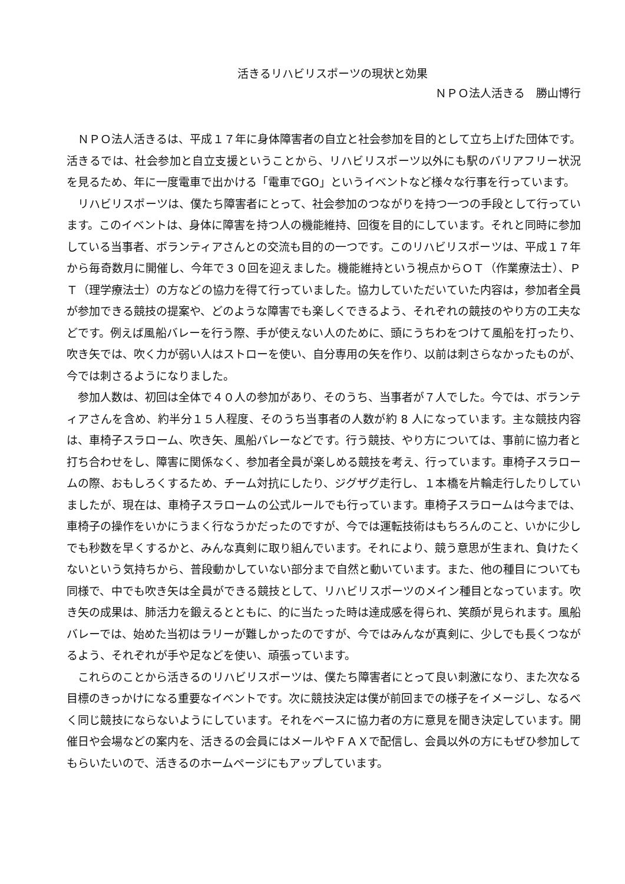活きるリハビリスポーツの現状と効果
ＮＰＯ法人活きる　勝山博行
ＮＰＯ法人活きるは、平成１７年に身体障害者の自立と社会参加を目的として立ち上げた団体です。活きるでは、社会参加と自立支援ということから、リハビリスポーツ以外にも駅のバリアフリー状況を見るため、年に一度電車で出かける「電車でGO」というイベントなど様々な行事を行っています。
リハビリスポーツは、僕たち障害者にとって、社会参加のつながりを持つ一つの手段として行っています。このイベントは、身体に障害を持つ人の機能維持、回復を目的にしています。それと同時に参加している当事者、ボランティアさんとの交流も目的の一つです。このリハビリスポーツは、平成１７年から毎奇数月に開催し、今年で３０回を迎えました。機能維持という視点からＯＴ（作業療法士）、ＰＴ（理学療法士）の方などの協力を得て行っていました。協力していただいていた内容は，参加者全員が参加できる競技の提案や、どのような障害でも楽しくできるよう、それぞれの競技のやり方の工夫などです。例えば風船バレーを行う際、手が使えない人のために、頭にうちわをつけて風船を打ったり、吹き矢では、吹く力が弱い人はストローを使い、自分専用の矢を作り、以前は刺さらなかったものが、今では刺さるようになりました。
参加人数は、初回は全体で４０人の参加があり、そのうち、当事者が７人でした。今では、ボランティアさんを含め、約半分１５人程度、そのうち当事者の人数が約 8 人になっています。主な競技内容は、車椅子スラローム、吹き矢、風船バレーなどです。行う競技、やり方については、事前に協力者と打ち合わせをし、障害に関係なく、参加者全員が楽しめる競技を考え、行っています。車椅子スラロームの際、おもしろくするため、チーム対抗にしたり、ジグザグ走行し、１本橋を片輪走行したりしていましたが、現在は、車椅子スラロームの公式ルールでも行っています。車椅子スラロームは今までは、車椅子の操作をいかにうまく行なうかだったのですが、今では運転技術はもちろんのこと、いかに少しでも秒数を早くするかと、みんな真剣に取り組んでいます。それにより、競う意思が生まれ、負けたくないという気持ちから、普段動かしていない部分まで自然と動いています。また、他の種目についても同様で、中でも吹き矢は全員ができる競技として、リハビリスポーツのメイン種目となっています。吹き矢の成果は、肺活力を鍛えるとともに、的に当たった時は達成感を得られ、笑顔が見られます。風船バレーでは、始めた当初はラリーが難しかったのですが、今ではみんなが真剣に、少しでも長くつながるよう、それぞれが手や足などを使い、頑張っています。
これらのことから活きるのリハビリスポーツは、僕たち障害者にとって良い刺激になり、また次なる目標のきっかけになる重要なイベントです。次に競技決定は僕が前回までの様子をイメージし、なるべく同じ競技にならないようにしています。それをベースに協力者の方に意見を聞き決定しています。開催日や会場などの案内を、活きるの会員にはメールやＦＡＸで配信し、会員以外の方にもぜひ参加してもらいたいので、活きるのホームページにもアップしています。